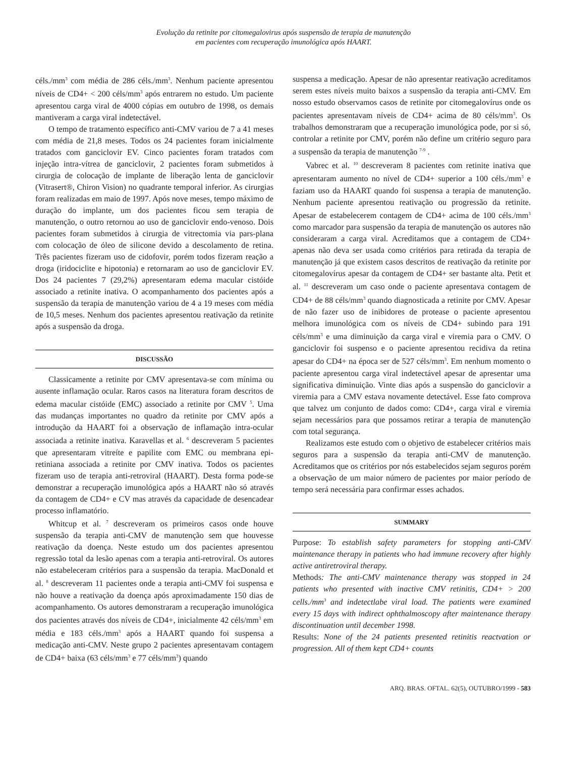Evolução da retinite por citomegalovirus após suspensão de terapia de manutenção
em pacientes com recuperação imunológica após HAART.
céls./mm<sup>3</sup> com média de 286 céls./mm<sup>3</sup>. Nenhum paciente apresentou níveis de CD4+ < 200 céls/mm<sup>3</sup> após entrarem no estudo. Um paciente apresentou carga viral de 4000 cópias em outubro de 1998, os demais mantiveram a carga viral indetectável.
O tempo de tratamento específico anti-CMV variou de 7 a 41 meses com média de 21,8 meses. Todos os 24 pacientes foram inicialmente tratados com ganciclovir EV. Cinco pacientes foram tratados com injeção intra-vítrea de ganciclovir, 2 pacientes foram submetidos à cirurgia de colocação de implante de liberação lenta de ganciclovir (Vitrasert®, Chiron Vision) no quadrante temporal inferior. As cirurgias foram realizadas em maio de 1997. Após nove meses, tempo máximo de duração do implante, um dos pacientes ficou sem terapia de manutenção, o outro retornou ao uso de ganciclovir endo-venoso. Dois pacientes foram submetidos à cirurgia de vitrectomia via pars-plana com colocação de óleo de silicone devido a descolamento de retina. Três pacientes fizeram uso de cidofovir, porém todos fizeram reação a droga (iridociclite e hipotonia) e retornaram ao uso de ganciclovir EV. Dos 24 pacientes 7 (29,2%) apresentaram edema macular cistóide associado a retinite inativa. O acompanhamento dos pacientes após a suspensão da terapia de manutenção variou de 4 a 19 meses com média de 10,5 meses. Nenhum dos pacientes apresentou reativação da retinite após a suspensão da droga.
DISCUSSÃO
Classicamente a retinite por CMV apresentava-se com mínima ou ausente inflamação ocular. Raros casos na literatura foram descritos de edema macular cistóide (EMC) associado a retinite por CMV <sup>5</sup>. Uma das mudanças importantes no quadro da retinite por CMV após a introdução da HAART foi a observação de inflamação intra-ocular associada a retinite inativa. Karavellas et al. <sup>6</sup> descreveram 5 pacientes que apresentaram vitreíte e papilite com EMC ou membrana epi-retiniana associada a retinite por CMV inativa. Todos os pacientes fizeram uso de terapia anti-retroviral (HAART). Desta forma pode-se demonstrar a recuperação imunológica após a HAART não só através da contagem de CD4+ e CV mas através da capacidade de desencadear processo inflamatório.
Whitcup et al. <sup>7</sup> descreveram os primeiros casos onde houve suspensão da terapia anti-CMV de manutenção sem que houvesse reativação da doença. Neste estudo um dos pacientes apresentou regressão total da lesão apenas com a terapia anti-retroviral. Os autores não estabeleceram critérios para a suspensão da terapia. MacDonald et al. <sup>8</sup> descreveram 11 pacientes onde a terapia anti-CMV foi suspensa e não houve a reativação da doença após aproximadamente 150 dias de acompanhamento. Os autores demonstraram a recuperação imunológica dos pacientes através dos níveis de CD4+, inicialmente 42 céls/mm<sup>3</sup> em média e 183 céls./mm<sup>3</sup> após a HAART quando foi suspensa a medicação anti-CMV. Neste grupo 2 pacientes apresentavam contagem de CD4+ baixa (63 céls/mm<sup>3</sup> e 77 céls/mm<sup>3</sup>) quando
suspensa a medicação. Apesar de não apresentar reativação acreditamos serem estes níveis muito baixos a suspensão da terapia anti-CMV. Em nosso estudo observamos casos de retinite por citomegalovírus onde os pacientes apresentavam níveis de CD4+ acima de 80 céls/mm<sup>3</sup>. Os trabalhos demonstraram que a recuperação imunológica pode, por si só, controlar a retinite por CMV, porém não define um critério seguro para a suspensão da terapia de manutenção <sup>7-9</sup> .
Vabrec et al. <sup>10</sup> descreveram 8 pacientes com retinite inativa que apresentaram aumento no nível de CD4+ superior a 100 céls./mm<sup>3</sup> e faziam uso da HAART quando foi suspensa a terapia de manutenção. Nenhum paciente apresentou reativação ou progressão da retinite. Apesar de estabelecerem contagem de CD4+ acima de 100 céls./mm<sup>3</sup> como marcador para suspensão da terapia de manutenção os autores não consideraram a carga viral. Acreditamos que a contagem de CD4+ apenas não deva ser usada como critérios para retirada da terapia de manutenção já que existem casos descritos de reativação da retinite por citomegalovírus apesar da contagem de CD4+ ser bastante alta. Petit et al. <sup>11</sup> descreveram um caso onde o paciente apresentava contagem de CD4+ de 88 céls/mm<sup>3</sup> quando diagnosticada a retinite por CMV. Apesar de não fazer uso de inibidores de protease o paciente apresentou melhora imunológica com os níveis de CD4+ subindo para 191 céls/mm<sup>3</sup> e uma diminuição da carga viral e viremia para o CMV. O ganciclovir foi suspenso e o paciente apresentou recidiva da retina apesar do CD4+ na época ser de 527 céls/mm<sup>3</sup>. Em nenhum momento o paciente apresentou carga viral indetectável apesar de apresentar uma significativa diminuição. Vinte dias após a suspensão do ganciclovir a viremia para a CMV estava novamente detectável. Esse fato comprova que talvez um conjunto de dados como: CD4+, carga viral e viremia sejam necessários para que possamos retirar a terapia de manutenção com total segurança.
Realizamos este estudo com o objetivo de estabelecer critérios mais seguros para a suspensão da terapia anti-CMV de manutenção. Acreditamos que os critérios por nós estabelecidos sejam seguros porém a observação de um maior número de pacientes por maior período de tempo será necessária para confirmar esses achados.
SUMMARY
Purpose: To establish safety parameters for stopping anti-CMV maintenance therapy in patients who had immune recovery after highly active antiretroviral therapy.
Methods: The anti-CMV maintenance therapy was stopped in 24 patients who presented with inactive CMV retinitis, CD4+ > 200 cells./mm<sup>3</sup> and indetectlabe viral load. The patients were examined every 15 days with indirect ophthalmoscopy after maintenance therapy discontinuation until december 1998.
Results: None of the 24 patients presented retinitis reactvation or progression. All of them kept CD4+ counts
ARQ. BRAS. OFTAL. 62(5), OUTUBRO/1999 - 583